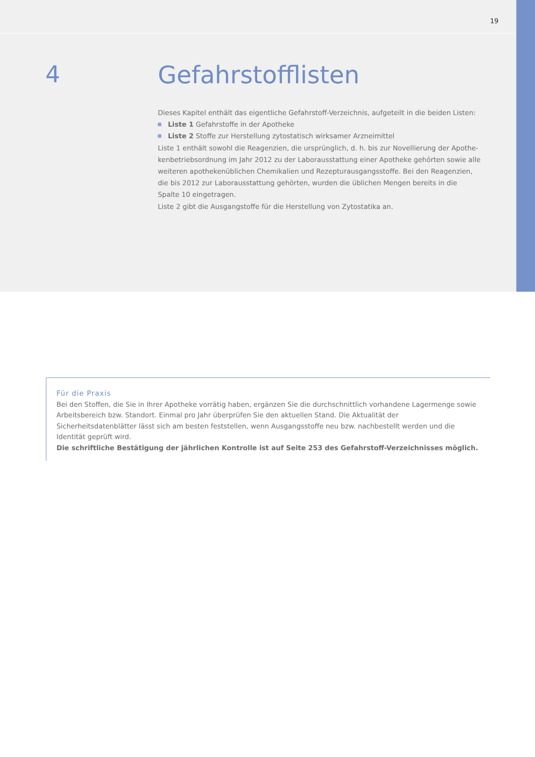19
4 Gefahrstofflisten
Dieses Kapitel enthält das eigentliche Gefahrstoff-Verzeichnis, aufgeteilt in die beiden Listen:
Liste 1 Gefahrstoffe in der Apotheke
Liste 2 Stoffe zur Herstellung zytostatisch wirksamer Arzneimittel
Liste 1 enthält sowohl die Reagenzien, die ursprünglich, d. h. bis zur Novellierung der Apothe­kenbetriebsordnung im Jahr 2012 zu der Laborausstattung einer Apotheke gehörten sowie alle weiteren apothekenüblichen Chemikalien und Rezepturausgangsstoffe. Bei den Reagenzien, die bis 2012 zur Laborausstattung gehörten, wurden die üblichen Mengen bereits in die Spalte 10 eingetragen.
Liste 2 gibt die Ausgangstoffe für die Herstellung von Zytostatika an.
Für die Praxis
Bei den Stoffen, die Sie in Ihrer Apotheke vorrätig haben, ergänzen Sie die durchschnittlich vorhandene Lagermenge sowie Arbeitsbereich bzw. Standort. Einmal pro Jahr überprüfen Sie den aktuellen Stand. Die Aktualität der Sicherheitsdatenblätter lässt sich am besten feststellen, wenn Ausgangsstoffe neu bzw. nachbestellt werden und die Identität geprüft wird.
Die schriftliche Bestätigung der jährlichen Kontrolle ist auf Seite 253 des Gefahrstoff-Verzeichnisses möglich.